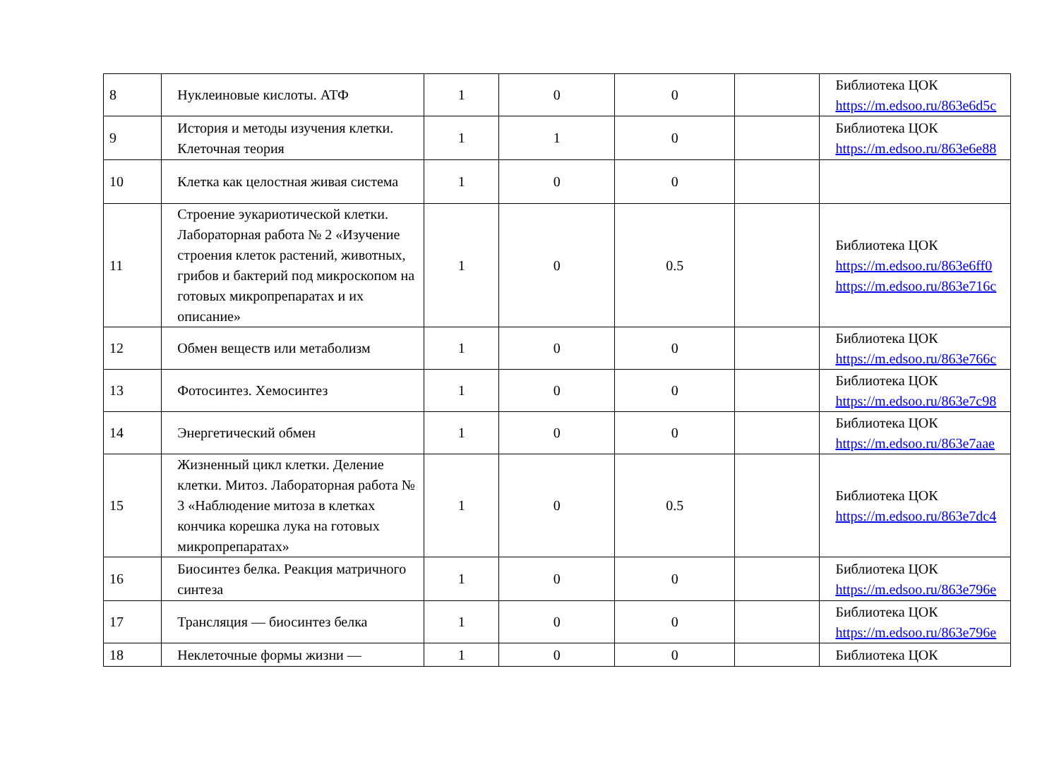| 8 | Нуклеиновые кислоты. АТФ | 1 | 0 | 0 | | Библиотека ЦОК https://m.edsoo.ru/863e6d5c |
| 9 | История и методы изучения клетки. Клеточная теория | 1 | 1 | 0 | | Библиотека ЦОК https://m.edsoo.ru/863e6e88 |
| 10 | Клетка как целостная живая система | 1 | 0 | 0 | | |
| 11 | Строение эукариотической клетки. Лабораторная работа № 2 «Изучение строения клеток растений, животных, грибов и бактерий под микроскопом на готовых микропрепаратах и их описание» | 1 | 0 | 0.5 | | Библиотека ЦОК https://m.edsoo.ru/863e6ff0 https://m.edsoo.ru/863e716c |
| 12 | Обмен веществ или метаболизм | 1 | 0 | 0 | | Библиотека ЦОК https://m.edsoo.ru/863e766c |
| 13 | Фотосинтез. Хемосинтез | 1 | 0 | 0 | | Библиотека ЦОК https://m.edsoo.ru/863e7c98 |
| 14 | Энергетический обмен | 1 | 0 | 0 | | Библиотека ЦОК https://m.edsoo.ru/863e7aae |
| 15 | Жизненный цикл клетки. Деление клетки. Митоз. Лабораторная работа № 3 «Наблюдение митоза в клетках кончика корешка лука на готовых микропрепаратах» | 1 | 0 | 0.5 | | Библиотека ЦОК https://m.edsoo.ru/863e7dc4 |
| 16 | Биосинтез белка. Реакция матричного синтеза | 1 | 0 | 0 | | Библиотека ЦОК https://m.edsoo.ru/863e796e |
| 17 | Трансляция — биосинтез белка | 1 | 0 | 0 | | Библиотека ЦОК https://m.edsoo.ru/863e796e |
| 18 | Неклеточные формы жизни — | 1 | 0 | 0 | | Библиотека ЦОК |